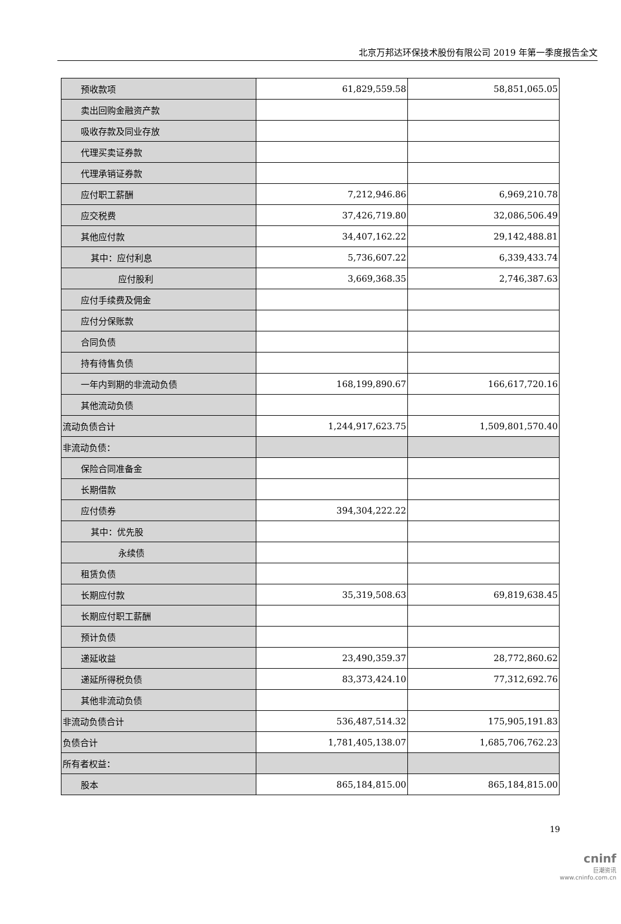北京万邦达环保技术股份有限公司 2019 年第一季度报告全文
| 预收款项 | 61,829,559.58 | 58,851,065.05 |
| 卖出回购金融资产款 | | |
| 吸收存款及同业存放 | | |
| 代理买卖证券款 | | |
| 代理承销证券款 | | |
| 应付职工薪酬 | 7,212,946.86 | 6,969,210.78 |
| 应交税费 | 37,426,719.80 | 32,086,506.49 |
| 其他应付款 | 34,407,162.22 | 29,142,488.81 |
| 其中：应付利息 | 5,736,607.22 | 6,339,433.74 |
| 应付股利 | 3,669,368.35 | 2,746,387.63 |
| 应付手续费及佣金 | | |
| 应付分保账款 | | |
| 合同负债 | | |
| 持有待售负债 | | |
| 一年内到期的非流动负债 | 168,199,890.67 | 166,617,720.16 |
| 其他流动负债 | | |
| 流动负债合计 | 1,244,917,623.75 | 1,509,801,570.40 |
| 非流动负债： | | |
| 保险合同准备金 | | |
| 长期借款 | | |
| 应付债券 | 394,304,222.22 | |
| 其中：优先股 | | |
| 永续债 | | |
| 租赁负债 | | |
| 长期应付款 | 35,319,508.63 | 69,819,638.45 |
| 长期应付职工薪酬 | | |
| 预计负债 | | |
| 递延收益 | 23,490,359.37 | 28,772,860.62 |
| 递延所得税负债 | 83,373,424.10 | 77,312,692.76 |
| 其他非流动负债 | | |
| 非流动负债合计 | 536,487,514.32 | 175,905,191.83 |
| 负债合计 | 1,781,405,138.07 | 1,685,706,762.23 |
| 所有者权益： | | |
| 股本 | 865,184,815.00 | 865,184,815.00 |
19
cninf
巨潮资讯
www.cninfo.com.cn